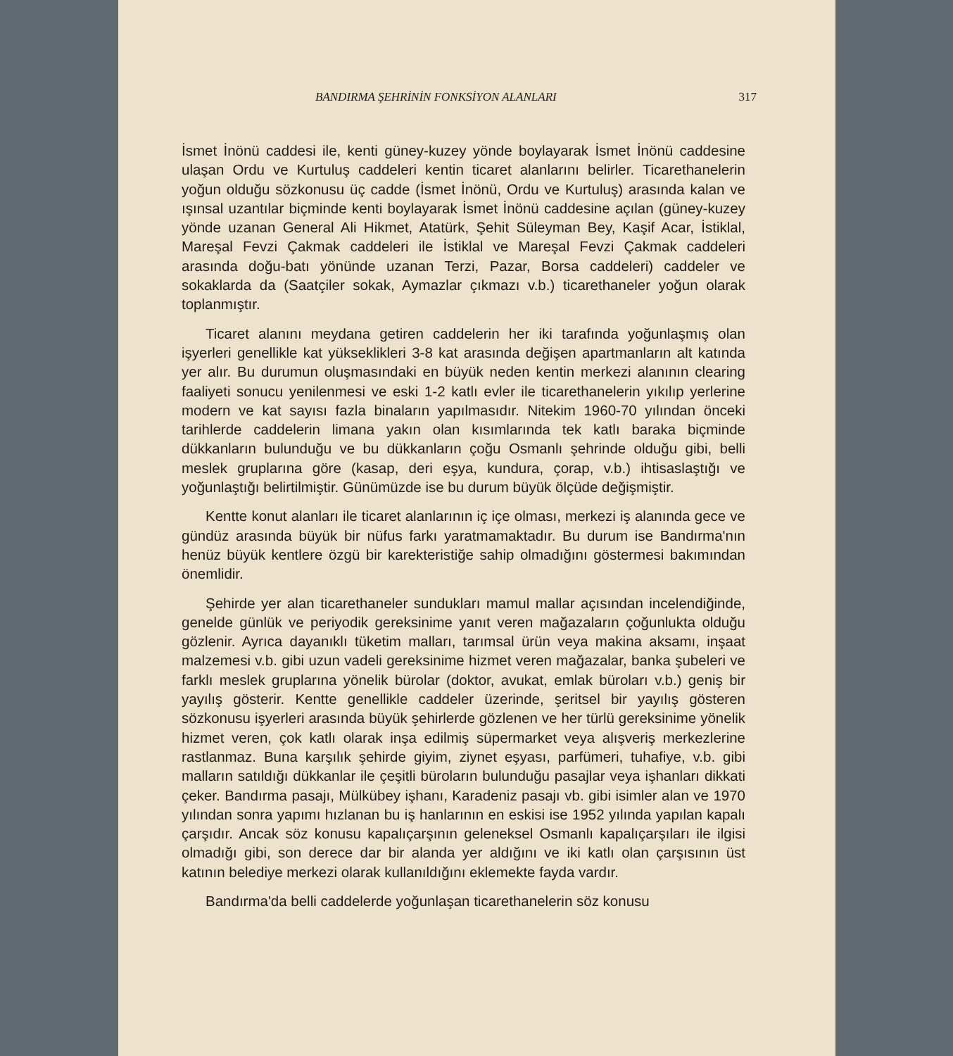BANDIRMA ŞEHRİNİN FONKSİYON ALANLARI 317
İsmet İnönü caddesi ile, kenti güney-kuzey yönde boylayarak İsmet İnönü caddesine ulaşan Ordu ve Kurtuluş caddeleri kentin ticaret alanlarını belirler. Ticarethanelerin yoğun olduğu sözkonusu üç cadde (İsmet İnönü, Ordu ve Kurtuluş) arasında kalan ve ışınsal uzantılar biçminde kenti boylayarak İsmet İnönü caddesine açılan (güney-kuzey yönde uzanan General Ali Hikmet, Atatürk, Şehit Süleyman Bey, Kaşif Acar, İstiklal, Mareşal Fevzi Çakmak caddeleri ile İstiklal ve Mareşal Fevzi Çakmak caddeleri arasında doğu-batı yönünde uzanan Terzi, Pazar, Borsa caddeleri) caddeler ve sokaklarda da (Saatçiler sokak, Aymazlar çıkmazı v.b.) ticarethaneler yoğun olarak toplanmıştır.
Ticaret alanını meydana getiren caddelerin her iki tarafında yoğunlaşmış olan işyerleri genellikle kat yükseklikleri 3-8 kat arasında değişen apartmanların alt katında yer alır. Bu durumun oluşmasındaki en büyük neden kentin merkezi alanının clearing faaliyeti sonucu yenilenmesi ve eski 1-2 katlı evler ile ticarethanelerin yıkılıp yerlerine modern ve kat sayısı fazla binaların yapılmasıdır. Nitekim 1960-70 yılından önceki tarihlerde caddelerin limana yakın olan kısımlarında tek katlı baraka biçminde dükkanların bulunduğu ve bu dükkanların çoğu Osmanlı şehrinde olduğu gibi, belli meslek gruplarına göre (kasap, deri eşya, kundura, çorap, v.b.) ihtisaslaştığı ve yoğunlaştığı belirtilmiştir. Günümüzde ise bu durum büyük ölçüde değişmiştir.
Kentte konut alanları ile ticaret alanlarının iç içe olması, merkezi iş alanında gece ve gündüz arasında büyük bir nüfus farkı yaratmamaktadır. Bu durum ise Bandırma'nın henüz büyük kentlere özgü bir karekteristiğe sahip olmadığını göstermesi bakımından önemlidir.
Şehirde yer alan ticarethaneler sundukları mamul mallar açısından incelendiğinde, genelde günlük ve periyodik gereksinime yanıt veren mağazaların çoğunlukta olduğu gözlenir. Ayrıca dayanıklı tüketim malları, tarımsal ürün veya makina aksamı, inşaat malzemesi v.b. gibi uzun vadeli gereksinime hizmet veren mağazalar, banka şubeleri ve farklı meslek gruplarına yönelik bürolar (doktor, avukat, emlak büroları v.b.) geniş bir yayılış gösterir. Kentte genellikle caddeler üzerinde, şeritsel bir yayılış gösteren sözkonusu işyerleri arasında büyük şehirlerde gözlenen ve her türlü gereksinime yönelik hizmet veren, çok katlı olarak inşa edilmiş süpermarket veya alışveriş merkezlerine rastlanmaz. Buna karşılık şehirde giyim, ziynet eşyası, parfümeri, tuhafiye, v.b. gibi malların satıldığı dükkanlar ile çeşitli büroların bulunduğu pasajlar veya işhanları dikkati çeker. Bandırma pasajı, Mülkübey işhanı, Karadeniz pasajı vb. gibi isimler alan ve 1970 yılından sonra yapımı hızlanan bu iş hanlarının en eskisi ise 1952 yılında yapılan kapalı çarşıdır. Ancak söz konusu kapalıçarşının geleneksel Osmanlı kapalıçarşıları ile ilgisi olmadığı gibi, son derece dar bir alanda yer aldığını ve iki katlı olan çarşısının üst katının belediye merkezi olarak kullanıldığını eklemekte fayda vardır.
Bandırma'da belli caddelerde yoğunlaşan ticarethanelerin söz konusu